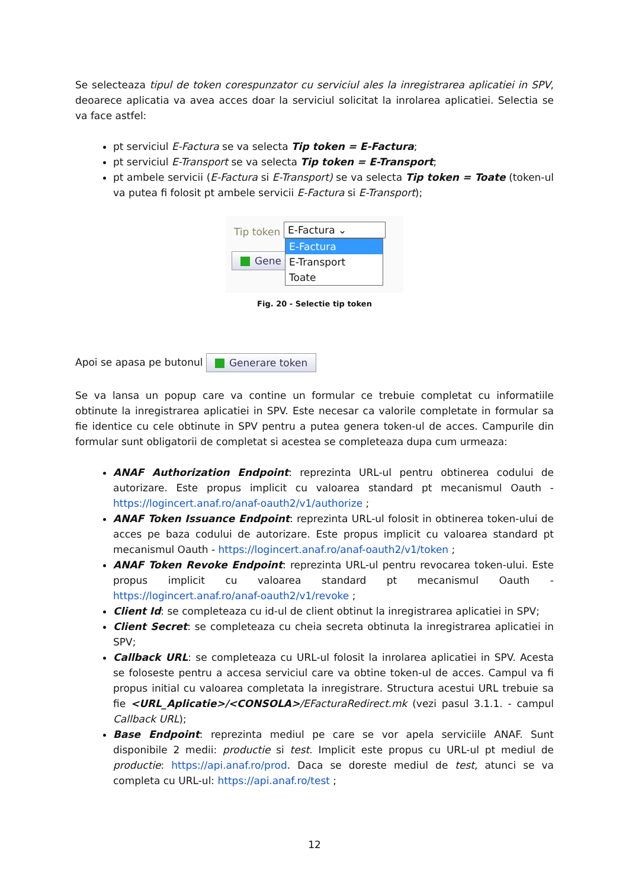Se selecteaza tipul de token corespunzator cu serviciul ales la inregistrarea aplicatiei in SPV, deoarece aplicatia va avea acces doar la serviciul solicitat la inrolarea aplicatiei. Selectia se va face astfel:
pt serviciul E-Factura se va selecta Tip token = E-Factura;
pt serviciul E-Transport se va selecta Tip token = E-Transport;
pt ambele servicii (E-Factura si E-Transport) se va selecta Tip token = Toate (token-ul va putea fi folosit pt ambele servicii E-Factura si E-Transport);
Tip token E-Factura ⌄
Gene
E-Factura
E-Transport
Toate
Fig. 20 - Selectie tip token
Apoi se apasa pe butonul Generare token
Se va lansa un popup care va contine un formular ce trebuie completat cu informatiile obtinute la inregistrarea aplicatiei in SPV. Este necesar ca valorile completate in formular sa fie identice cu cele obtinute in SPV pentru a putea genera token-ul de acces. Campurile din formular sunt obligatorii de completat si acestea se completeaza dupa cum urmeaza:
ANAF Authorization Endpoint: reprezinta URL-ul pentru obtinerea codului de autorizare. Este propus implicit cu valoarea standard pt mecanismul Oauth - https://logincert.anaf.ro/anaf-oauth2/v1/authorize ;
ANAF Token Issuance Endpoint: reprezinta URL-ul folosit in obtinerea token-ului de acces pe baza codului de autorizare. Este propus implicit cu valoarea standard pt mecanismul Oauth - https://logincert.anaf.ro/anaf-oauth2/v1/token ;
ANAF Token Revoke Endpoint: reprezinta URL-ul pentru revocarea token-ului. Este propus implicit cu valoarea standard pt mecanismul Oauth - https://logincert.anaf.ro/anaf-oauth2/v1/revoke ;
Client Id: se completeaza cu id-ul de client obtinut la inregistrarea aplicatiei in SPV;
Client Secret: se completeaza cu cheia secreta obtinuta la inregistrarea aplicatiei in SPV;
Callback URL: se completeaza cu URL-ul folosit la inrolarea aplicatiei in SPV. Acesta se foloseste pentru a accesa serviciul care va obtine token-ul de acces. Campul va fi propus initial cu valoarea completata la inregistrare. Structura acestui URL trebuie sa fie <URL_Aplicatie>/<CONSOLA>/EFacturaRedirect.mk (vezi pasul 3.1.1. - campul Callback URL);
Base Endpoint: reprezinta mediul pe care se vor apela serviciile ANAF. Sunt disponibile 2 medii: productie si test. Implicit este propus cu URL-ul pt mediul de productie: https://api.anaf.ro/prod. Daca se doreste mediul de test, atunci se va completa cu URL-ul: https://api.anaf.ro/test ;
12